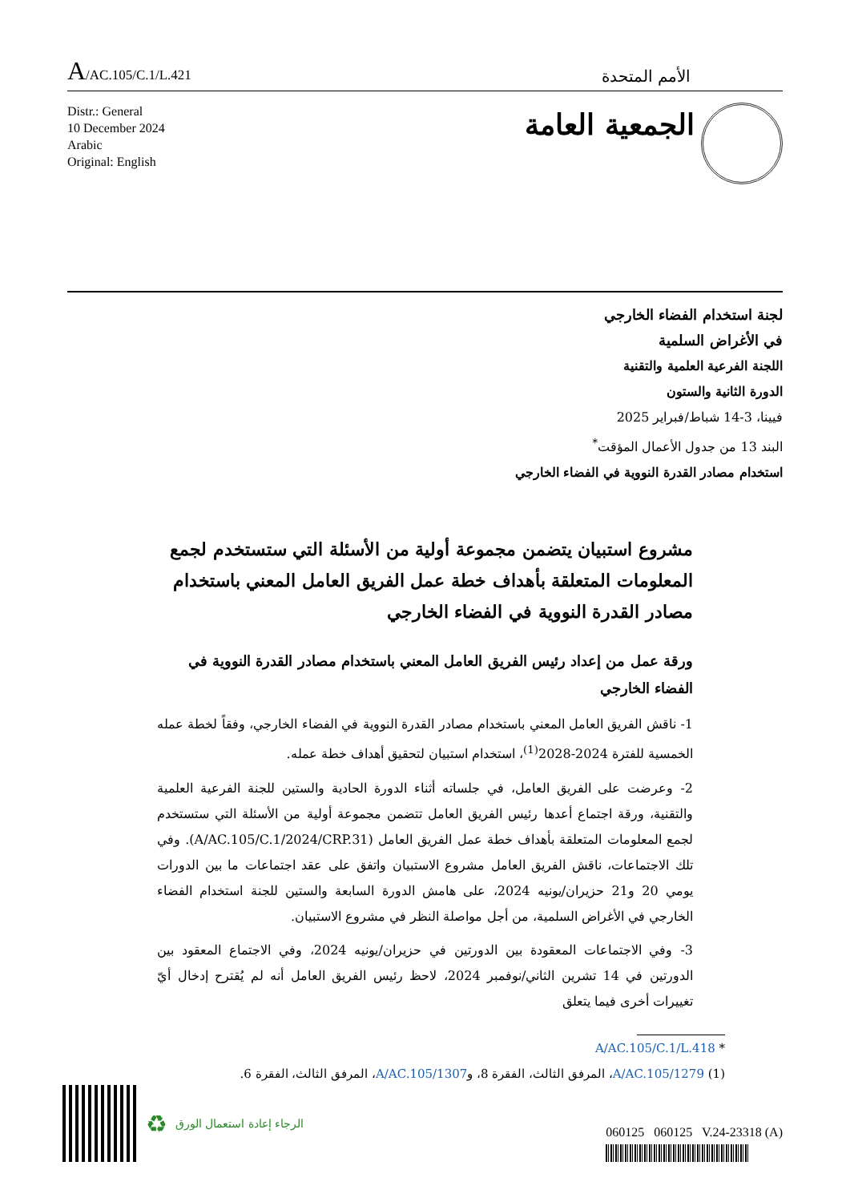A/AC.105/C.1/L.421
الأمم المتحدة
Distr.: General
10 December 2024
Arabic
Original: English
الجمعية العامة
لجنة استخدام الفضاء الخارجي
في الأغراض السلمية
اللجنة الفرعية العلمية والتقنية
الدورة الثانية والستون
فيينا، 3-14 شباط/فبراير 2025
البند 13 من جدول الأعمال المؤقت<sup>*</sup>
استخدام مصادر القدرة النووية في الفضاء الخارجي
مشروع استبيان يتضمن مجموعة أولية من الأسئلة التي ستستخدم لجمع المعلومات المتعلقة بأهداف خطة عمل الفريق العامل المعني باستخدام مصادر القدرة النووية في الفضاء الخارجي
ورقة عمل من إعداد رئيس الفريق العامل المعني باستخدام مصادر القدرة النووية في الفضاء الخارجي
1- ناقش الفريق العامل المعني باستخدام مصادر القدرة النووية في الفضاء الخارجي، وفقاً لخطة عمله الخمسية للفترة 2024-2028<sup>(1)</sup>، استخدام استبيان لتحقيق أهداف خطة عمله.
2- وعرضت على الفريق العامل، في جلساته أثناء الدورة الحادية والستين للجنة الفرعية العلمية والتقنية، ورقة اجتماع أعدها رئيس الفريق العامل تتضمن مجموعة أولية من الأسئلة التي ستستخدم لجمع المعلومات المتعلقة بأهداف خطة عمل الفريق العامل (A/AC.105/C.1/2024/CRP.31). وفي تلك الاجتماعات، ناقش الفريق العامل مشروع الاستبيان واتفق على عقد اجتماعات ما بين الدورات يومي 20 و21 حزيران/يونيه 2024، على هامش الدورة السابعة والستين للجنة استخدام الفضاء الخارجي في الأغراض السلمية، من أجل مواصلة النظر في مشروع الاستبيان.
3- وفي الاجتماعات المعقودة بين الدورتين في حزيران/يونيه 2024، وفي الاجتماع المعقود بين الدورتين في 14 تشرين الثاني/نوفمبر 2024، لاحظ رئيس الفريق العامل أنه لم يُقترح إدخال أيّ تغييرات أخرى فيما يتعلق
* A/AC.105/C.1/L.418
(1) A/AC.105/1279، المرفق الثالث، الفقرة 8، وA/AC.105/1307، المرفق الثالث، الفقرة 6.
♻ الرجاء إعادة استعمال الورق
060125 060125 V.24-23318 (A)